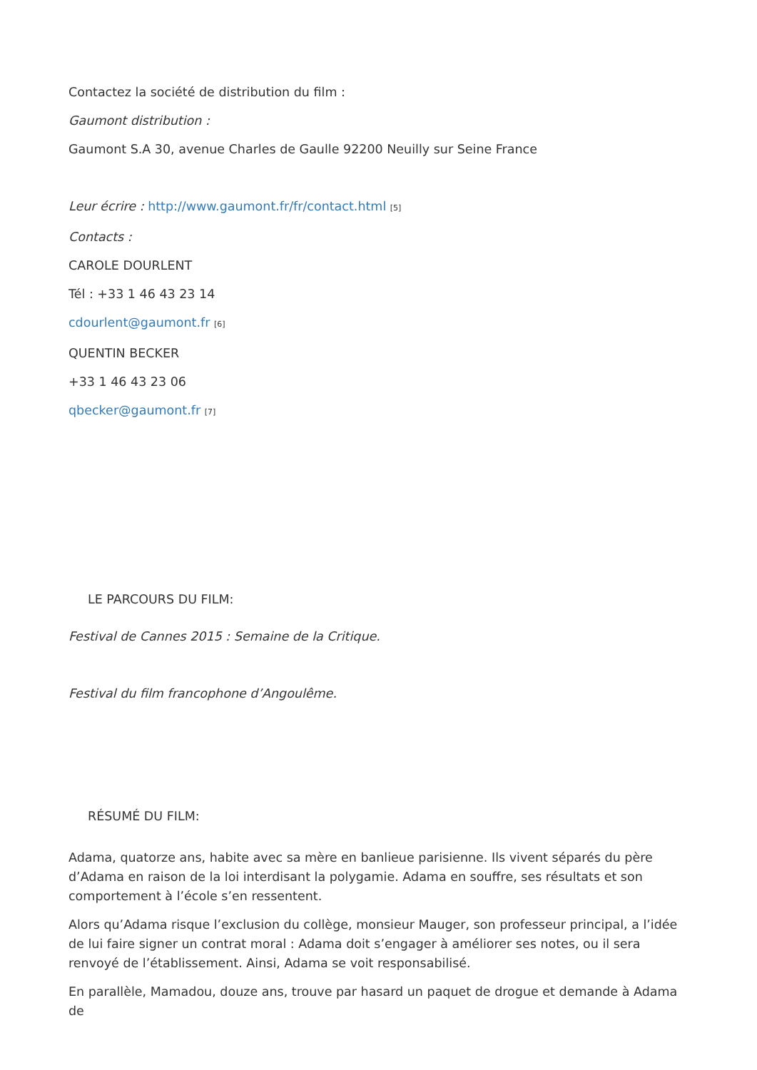Contactez la société de distribution du film :
Gaumont distribution :
Gaumont S.A 30, avenue Charles de Gaulle 92200 Neuilly sur Seine France
Leur écrire : http://www.gaumont.fr/fr/contact.html <sup>[5]</sup>
Contacts :
CAROLE DOURLENT
Tél : +33 1 46 43 23 14
cdourlent@gaumont.fr <sup>[6]</sup>
QUENTIN BECKER
+33 1 46 43 23 06
qbecker@gaumont.fr <sup>[7]</sup>
LE PARCOURS DU FILM:
Festival de Cannes 2015 : Semaine de la Critique.
Festival du film francophone d’Angoulême.
RÉSUMÉ DU FILM:
Adama, quatorze ans, habite avec sa mère en banlieue parisienne. Ils vivent séparés du père d’Adama en raison de la loi interdisant la polygamie. Adama en souffre, ses résultats et son comportement à l’école s’en ressentent.
Alors qu’Adama risque l’exclusion du collège, monsieur Mauger, son professeur principal, a l’idée de lui faire signer un contrat moral : Adama doit s’engager à améliorer ses notes, ou il sera renvoyé de l’établissement. Ainsi, Adama se voit responsabilisé.
En parallèle, Mamadou, douze ans, trouve par hasard un paquet de drogue et demande à Adama de